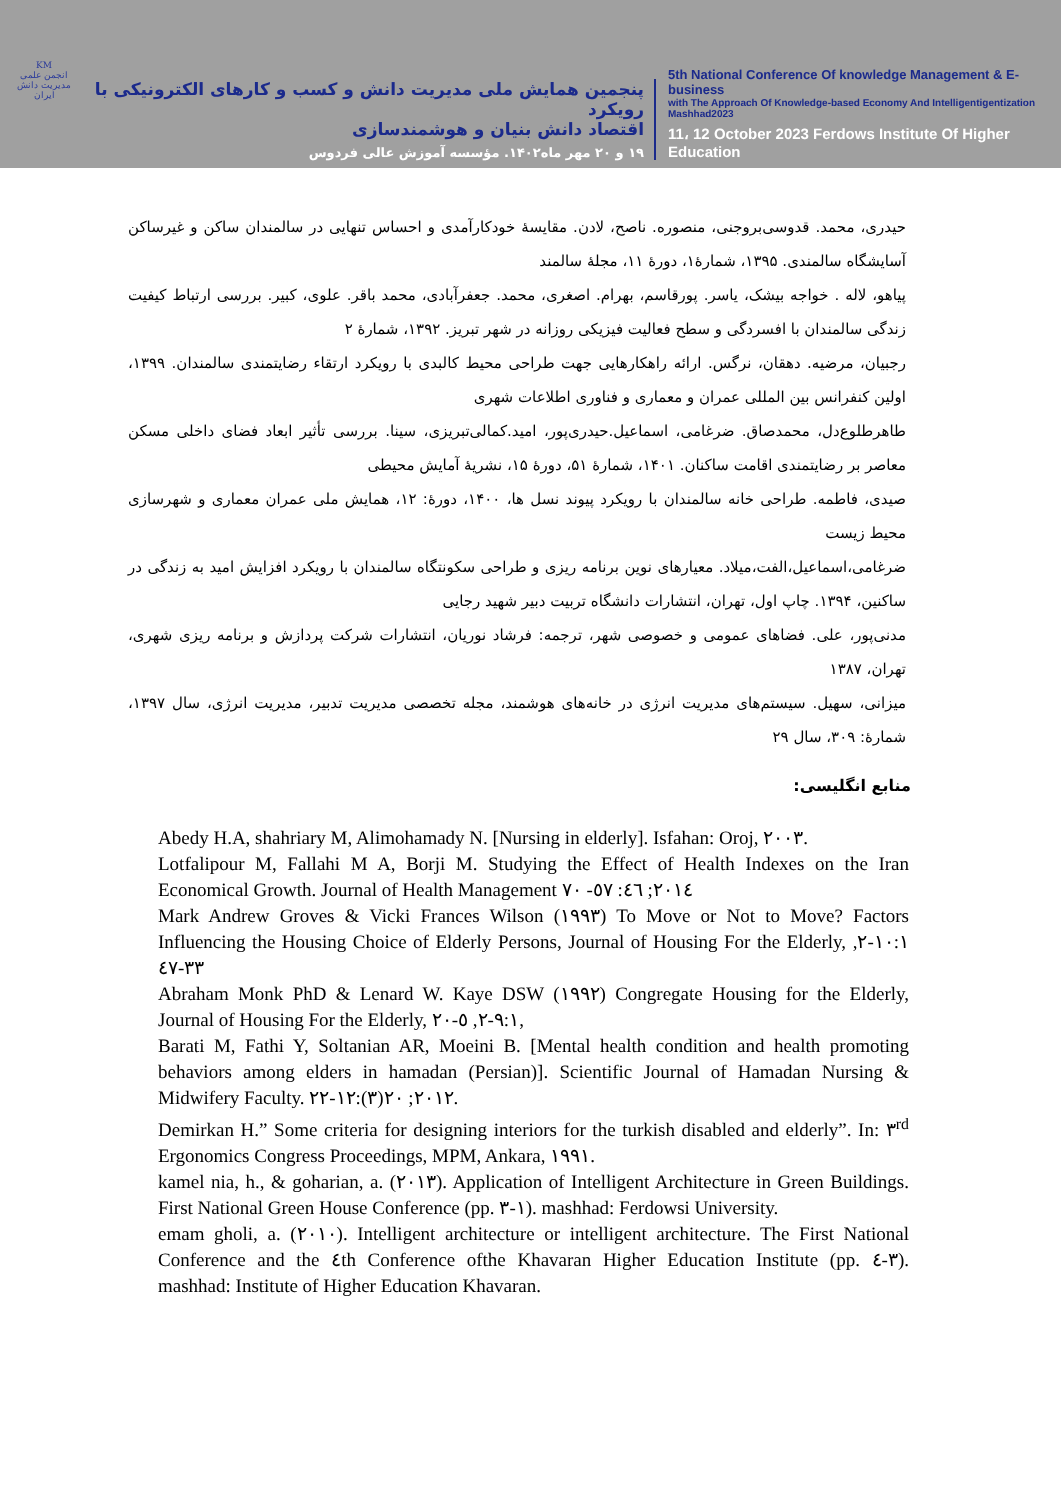KM
انجمن علمی مدیریت دانش ایران
پنجمین همایش ملی مدیریت دانش و کسب و کارهای الکترونیکی با رویکرد
اقتصاد دانش بنیان و هوشمندسازی
۱۹ و ۲۰ مهر ماه۱۴۰۲. مؤسسه آموزش عالی فردوس
5th National Conference Of knowledge Management & E-business
with The Approach Of Knowledge-based Economy And Intelligentigentization Mashhad2023
11، 12 October 2023 Ferdows Institute Of Higher Education
حیدری، محمد. قدوسی‌بروجنی، منصوره. ناصح، لادن. مقایسهٔ خودکارآمدی و احساس تنهایی در سالمندان ساکن و غیرساکن آسایشگاه سالمندی. ۱۳۹۵، شمارهٔ۱، دورهٔ ۱۱، مجلهٔ سالمند
پیاهو، لاله . خواجه بیشک، یاسر. پورقاسم، بهرام. اصغری، محمد. جعفرآبادی، محمد باقر. علوی، کبیر. بررسی ارتباط کیفیت زندگی سالمندان با افسردگی و سطح فعالیت فیزیکی روزانه در شهر تبریز. ۱۳۹۲، شمارهٔ ۲
رجبیان، مرضیه. دهقان، نرگس. ارائه راهکارهایی جهت طراحی محیط کالبدی با رویکرد ارتقاء رضایتمندی سالمندان. ۱۳۹۹، اولین کنفرانس بین المللی عمران و معماری و فناوری اطلاعات شهری
طاهرطلوع‌دل، محمدصاق. ضرغامی، اسماعیل.حیدری‌پور، امید.کمالی‌تبریزی، سینا. بررسی تأثیر ابعاد فضای داخلی مسکن معاصر بر رضایتمندی اقامت ساکنان. ۱۴۰۱، شمارهٔ ۵۱، دورهٔ ۱۵، نشریهٔ آمایش محیطی
صیدی، فاطمه. طراحی خانه سالمندان با رویکرد پیوند نسل ها، ۱۴۰۰، دورهٔ: ۱۲، همایش ملی عمران معماری و شهرسازی محیط زیست
ضرغامی،اسماعیل،الفت،میلاد. معیارهای نوین برنامه ریزی و طراحی سکونتگاه سالمندان با رویکرد افزایش امید به زندگی در ساکنین، ۱۳۹۴. چاپ اول، تهران، انتشارات دانشگاه تربیت دبیر شهید رجایی
مدنی‌پور، علی. فضاهای عمومی و خصوصی شهر، ترجمه: فرشاد نوریان، انتشارات شرکت پردازش و برنامه ریزی شهری، تهران، ۱۳۸۷
میزانی، سهیل. سیستم‌های مدیریت انرژی در خانه‌های هوشمند، مجله تخصصی مدیریت تدبیر، مدیریت انرژی، سال ۱۳۹۷، شمارهٔ: ۳۰۹، سال ۲۹
منابع انگلیسی:
Abedy H.A, shahriary M, Alimohamady N. [Nursing in elderly]. Isfahan: Oroj, ٢٠٠٣.
Lotfalipour M, Fallahi M A, Borji M. Studying the Effect of Health Indexes on the Iran Economical Growth. Journal of Health Management ٢٠١٤; ٤٦: ٥٧- ٧٠
Mark Andrew Groves & Vicki Frances Wilson (١٩٩٣) To Move or Not to Move? Factors Influencing the Housing Choice of Elderly Persons, Journal of Housing For the Elderly, ١٠:١-٢, ٣٣-٤٧
Abraham Monk PhD & Lenard W. Kaye DSW (١٩٩٢) Congregate Housing for the Elderly, Journal of Housing For the Elderly, ٩:١-٢, ٥-٢٠,
Barati M, Fathi Y, Soltanian AR, Moeini B. [Mental health condition and health promoting behaviors among elders in hamadan (Persian)]. Scientific Journal of Hamadan Nursing & Midwifery Faculty. ٢٠١٢; ٢٠(٣):١٢-٢٢.
Demirkan H.” Some criteria for designing interiors for the turkish disabled and elderly”. In: ٣<sup>rd</sup> Ergonomics Congress Proceedings, MPM, Ankara, ١٩٩١.
kamel nia, h., & goharian, a. (٢٠١٣). Application of Intelligent Architecture in Green Buildings. First National Green House Conference (pp. ١-٣). mashhad: Ferdowsi University.
emam gholi, a. (٢٠١٠). Intelligent architecture or intelligent architecture. The First National Conference and the ٤th Conference ofthe Khavaran Higher Education Institute (pp. ٣-٤). mashhad: Institute of Higher Education Khavaran.